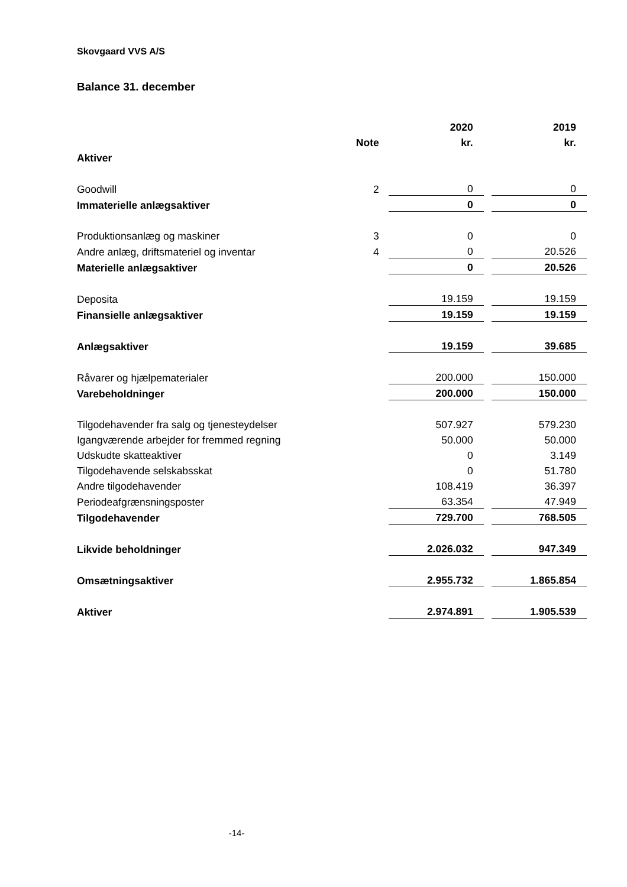Skovgaard VVS A/S
Balance 31. december
| | | 2020 | | 2019 |
| --- | --- | --- | --- | --- |
| | Note | kr. | | kr. |
| Aktiver | | | | |
| Goodwill | 2 | 0 | | 0 |
| Immaterielle anlægsaktiver | | 0 | | 0 |
| Produktionsanlæg og maskiner | 3 | 0 | | 0 |
| Andre anlæg, driftsmateriel og inventar | 4 | 0 | | 20.526 |
| Materielle anlægsaktiver | | 0 | | 20.526 |
| Deposita | | 19.159 | | 19.159 |
| Finansielle anlægsaktiver | | 19.159 | | 19.159 |
| Anlægsaktiver | | 19.159 | | 39.685 |
| Råvarer og hjælpematerialer | | 200.000 | | 150.000 |
| Varebeholdninger | | 200.000 | | 150.000 |
| Tilgodehavender fra salg og tjenesteydelser | | 507.927 | | 579.230 |
| Igangværende arbejder for fremmed regning | | 50.000 | | 50.000 |
| Udskudte skatteaktiver | | 0 | | 3.149 |
| Tilgodehavende selskabsskat | | 0 | | 51.780 |
| Andre tilgodehavender | | 108.419 | | 36.397 |
| Periodeafgrænsningsposter | | 63.354 | | 47.949 |
| Tilgodehavender | | 729.700 | | 768.505 |
| Likvide beholdninger | | 2.026.032 | | 947.349 |
| Omsætningsaktiver | | 2.955.732 | | 1.865.854 |
| Aktiver | | 2.974.891 | | 1.905.539 |
-14-